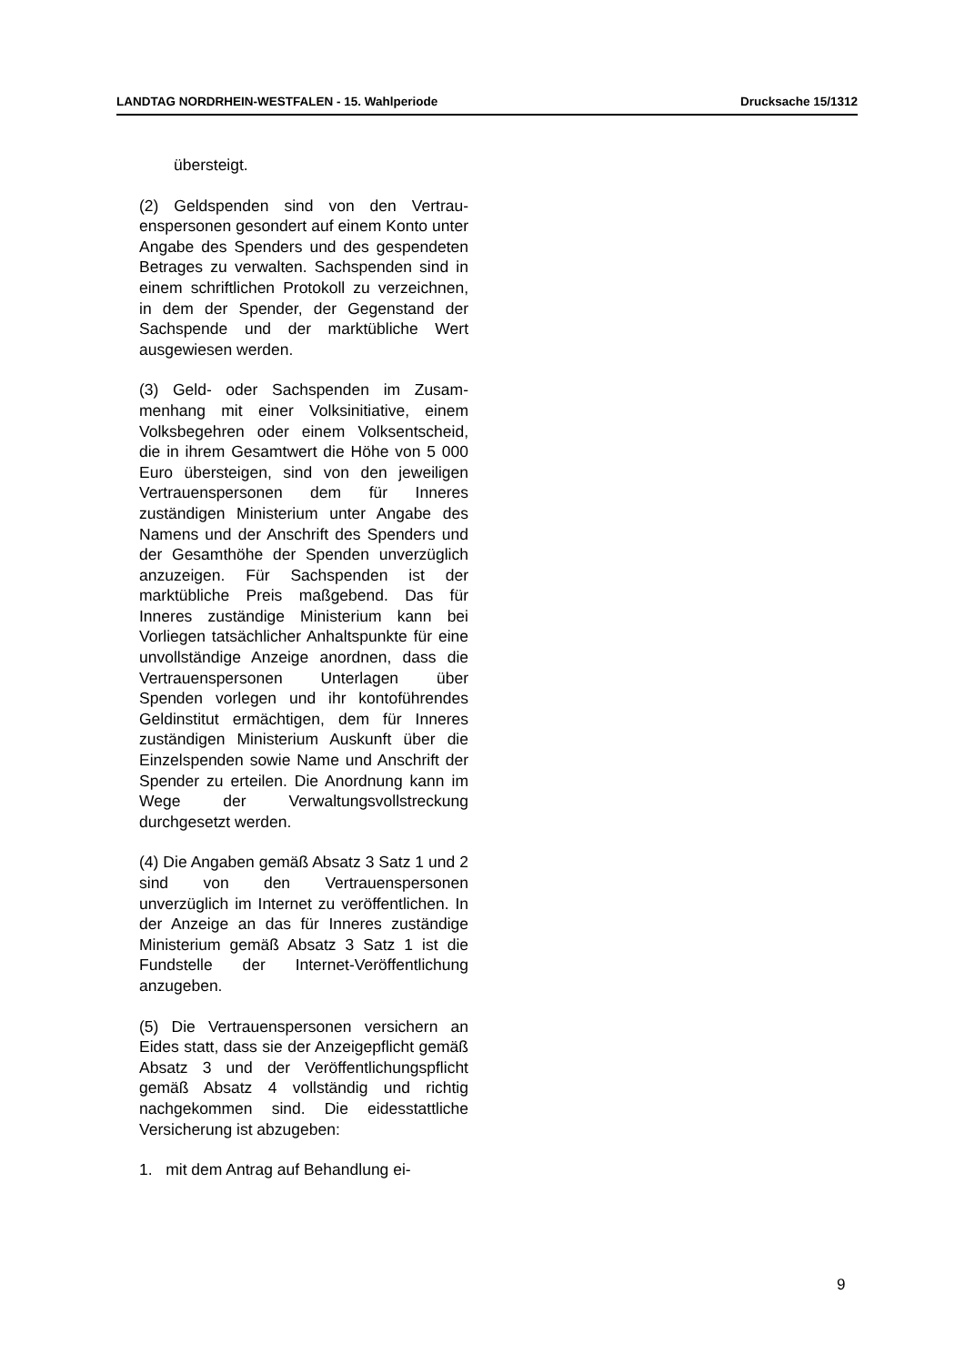LANDTAG NORDRHEIN-WESTFALEN - 15. Wahlperiode Drucksache 15/1312
übersteigt.
(2) Geldspenden sind von den Vertrau­enspersonen gesondert auf einem Konto unter Angabe des Spenders und des ge­spendeten Betrages zu verwalten. Sach­spenden sind in einem schriftlichen Pro­tokoll zu verzeichnen, in dem der Spen­der, der Gegenstand der Sachspende und der marktübliche Wert ausgewiesen werden.
(3) Geld- oder Sachspenden im Zusam­menhang mit einer Volksinitiative, einem Volksbegehren oder einem Volksent­scheid, die in ihrem Gesamtwert die Hö­he von 5 000 Euro übersteigen, sind von den jeweiligen Vertrauenspersonen dem für Inneres zuständigen Ministerium un­ter Angabe des Namens und der An­schrift des Spenders und der Gesamthö­he der Spenden unverzüglich anzuzei­gen. Für Sachspenden ist der marktübli­che Preis maßgebend. Das für Inneres zuständige Ministerium kann bei Vorlie­gen tatsächlicher Anhaltspunkte für eine unvollständige Anzeige anordnen, dass die Vertrauenspersonen Unterlagen über Spenden vorlegen und ihr kontoführen­des Geldinstitut ermächtigen, dem für In­neres zuständigen Ministerium Auskunft über die Einzelspenden sowie Name und Anschrift der Spender zu erteilen. Die Anordnung kann im Wege der Verwal­tungsvollstreckung durchgesetzt werden.
(4) Die Angaben gemäß Absatz 3 Satz 1 und 2 sind von den Vertrauenspersonen unverzüglich im Internet zu veröffentli­chen. In der Anzeige an das für Inneres zuständige Ministerium gemäß Absatz 3 Satz 1 ist die Fundstelle der Internet-Veröffentlichung anzugeben.
(5) Die Vertrauenspersonen versichern an Eides statt, dass sie der Anzeige­pflicht gemäß Absatz 3 und der Veröf­fentlichungspflicht gemäß Absatz 4 voll­ständig und richtig nachgekommen sind. Die eidesstattliche Versicherung ist ab­zugeben:
1. mit dem Antrag auf Behandlung ei-
9